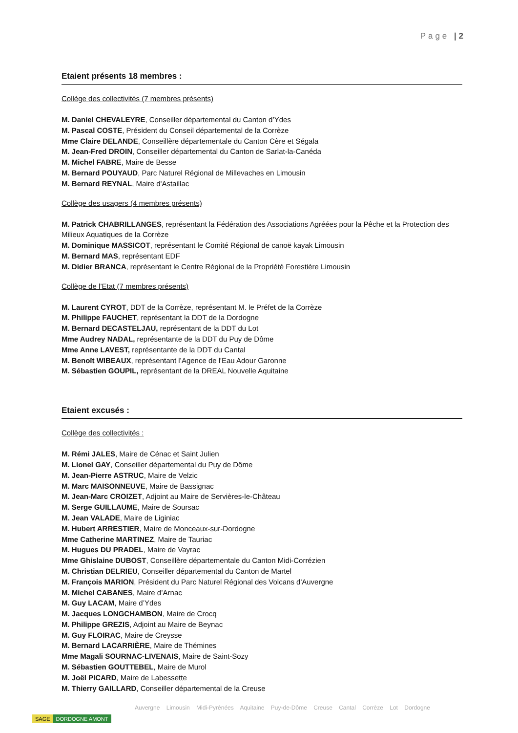Page | 2
Etaient présents 18 membres :
Collège des collectivités (7 membres présents)
M. Daniel CHEVALEYRE, Conseiller départemental du Canton d’Ydes
M. Pascal COSTE, Président du Conseil départemental de la Corrèze
Mme Claire DELANDE, Conseillère départementale du Canton Cère et Ségala
M. Jean-Fred DROIN, Conseiller départemental du Canton de Sarlat-la-Canéda
M. Michel FABRE, Maire de Besse
M. Bernard POUYAUD, Parc Naturel Régional de Millevaches en Limousin
M. Bernard REYNAL, Maire d'Astaillac
Collège des usagers (4 membres présents)
M. Patrick CHABRILLANGES, représentant la Fédération des Associations Agréées pour la Pêche et la Protection des Milieux Aquatiques de la Corrèze
M. Dominique MASSICOT, représentant le Comité Régional de canoë kayak Limousin
M. Bernard MAS, représentant EDF
M. Didier BRANCA, représentant le Centre Régional de la Propriété Forestière Limousin
Collège de l’Etat (7 membres présents)
M. Laurent CYROT, DDT de la Corrèze, représentant M. le Préfet de la Corrèze
M. Philippe FAUCHET, représentant la DDT de la Dordogne
M. Bernard DECASTELJAU, représentant de la DDT du Lot
Mme Audrey NADAL, représentante de la DDT du Puy de Dôme
Mme Anne LAVEST, représentante de la DDT du Cantal
M. Benoït WIBEAUX, représentant l’Agence de l'Eau Adour Garonne
M. Sébastien GOUPIL, représentant de la DREAL Nouvelle Aquitaine
Etaient excusés :
Collège des collectivités :
M. Rémi JALES, Maire de Cénac et Saint Julien
M. Lionel GAY, Conseiller départemental du Puy de Dôme
M. Jean-Pierre ASTRUC, Maire de Velzic
M. Marc MAISONNEUVE, Maire de Bassignac
M. Jean-Marc CROIZET, Adjoint au Maire de Servières-le-Château
M. Serge GUILLAUME, Maire de Soursac
M. Jean VALADE, Maire de Liginiac
M. Hubert ARRESTIER, Maire de Monceaux-sur-Dordogne
Mme Catherine MARTINEZ, Maire de Tauriac
M. Hugues DU PRADEL, Maire de Vayrac
Mme Ghislaine DUBOST, Conseillère départementale du Canton Midi-Corrézien
M. Christian DELRIEU, Conseiller départemental du Canton de Martel
M. François MARION, Président du Parc Naturel Régional des Volcans d'Auvergne
M. Michel CABANES, Maire d’Arnac
M. Guy LACAM, Maire d’Ydes
M. Jacques LONGCHAMBON, Maire de Crocq
M. Philippe GREZIS, Adjoint au Maire de Beynac
M. Guy FLOIRAC, Maire de Creysse
M. Bernard LACARRIÈRE, Maire de Thémines
Mme Magali SOURNAC-LIVENAIS, Maire de Saint-Sozy
M. Sébastien GOUTTEBEL, Maire de Murol
M. Joël PICARD, Maire de Labessette
M. Thierry GAILLARD, Conseiller départemental de la Creuse
SAGE DORDOGNE AMONT
Auvergne Limousin Midi-Pyrénées Aquitaine Puy-de-Dôme Creuse Cantal Corrèze Lot Dordogne